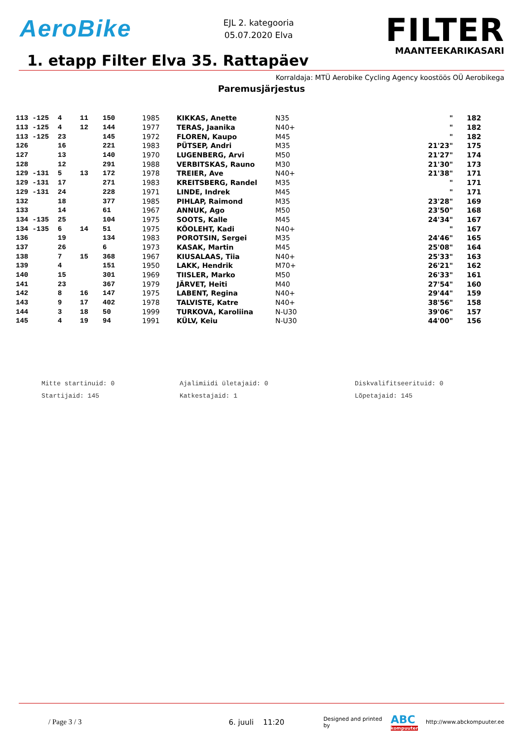AeroBike
EJL 2. kategooria
05.07.2020 Elva
FILTER
MAANTEEKARIKASARI
1. etapp Filter Elva 35. Rattapäev
Korraldaja: MTÜ Aerobike Cycling Agency koostöös OÜ Aerobikega
Paremusjärjestus
| 113 -125 | 4 | 11 | 150 | 1985 | KIKKAS, Anette | N35 | " | 182 |
| 113 -125 | 4 | 12 | 144 | 1977 | TERAS, Jaanika | N40+ | " | 182 |
| 113 -125 | 23 | | 145 | 1972 | FLOREN, Kaupo | M45 | " | 182 |
| 126 | 16 | | 221 | 1983 | PÜTSEP, Andri | M35 | 21'23" | 175 |
| 127 | 13 | | 140 | 1970 | LUGENBERG, Arvi | M50 | 21'27" | 174 |
| 128 | 12 | | 291 | 1988 | VERBITSKAS, Rauno | M30 | 21'30" | 173 |
| 129 -131 | 5 | 13 | 172 | 1978 | TREIER, Ave | N40+ | 21'38" | 171 |
| 129 -131 | 17 | | 271 | 1983 | KREITSBERG, Randel | M35 | " | 171 |
| 129 -131 | 24 | | 228 | 1971 | LINDE, Indrek | M45 | " | 171 |
| 132 | 18 | | 377 | 1985 | PIHLAP, Raimond | M35 | 23'28" | 169 |
| 133 | 14 | | 61 | 1967 | ANNUK, Ago | M50 | 23'50" | 168 |
| 134 -135 | 25 | | 104 | 1975 | SOOTS, Kalle | M45 | 24'34" | 167 |
| 134 -135 | 6 | 14 | 51 | 1975 | KÕOLEHT, Kadi | N40+ | " | 167 |
| 136 | 19 | | 134 | 1983 | POROTSIN, Sergei | M35 | 24'46" | 165 |
| 137 | 26 | | 6 | 1973 | KASAK, Martin | M45 | 25'08" | 164 |
| 138 | 7 | 15 | 368 | 1967 | KIUSALAAS, Tiia | N40+ | 25'33" | 163 |
| 139 | 4 | | 151 | 1950 | LAKK, Hendrik | M70+ | 26'21" | 162 |
| 140 | 15 | | 301 | 1969 | TIISLER, Marko | M50 | 26'33" | 161 |
| 141 | 23 | | 367 | 1979 | JÄRVET, Heiti | M40 | 27'54" | 160 |
| 142 | 8 | 16 | 147 | 1975 | LABENT, Regina | N40+ | 29'44" | 159 |
| 143 | 9 | 17 | 402 | 1978 | TALVISTE, Katre | N40+ | 38'56" | 158 |
| 144 | 3 | 18 | 50 | 1999 | TURKOVA, Karoliina | N-U30 | 39'06" | 157 |
| 145 | 4 | 19 | 94 | 1991 | KÜLV, Keiu | N-U30 | 44'00" | 156 |
Mitte startinuid: 0
Ajalimiidi ületajaid: 0
Diskvalifitseerituid: 0
Startijaid: 145
Katkestajaid: 1
Lõpetajaid: 145
/ Page 3 / 3 6. juuli 11:20
Designed and printed by
ABC
kompuuter
http://www.abckompuuter.ee